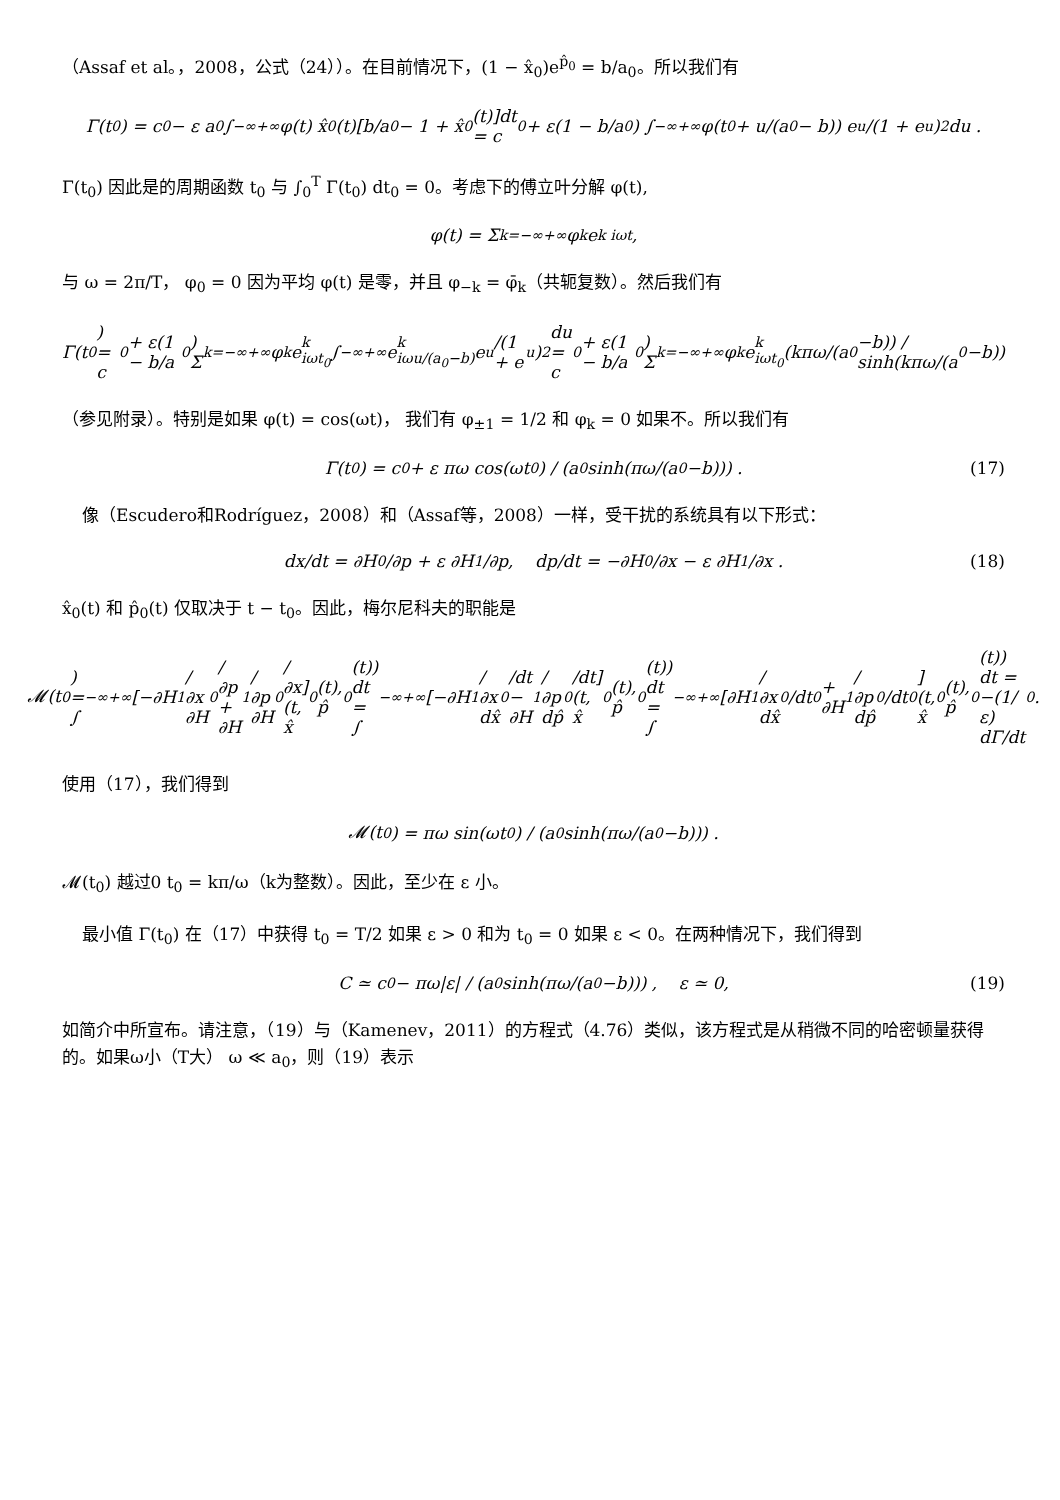（Assaf et al。，2008，公式（24））。在目前情况下，(1 − x̂<sub>0</sub>)e<sup>p̂<sub>0</sub></sup> = b/a<sub>0</sub>。所以我们有
Γ(t<sub>0</sub>) = c<sub>0</sub> − ε a<sub>0</sub> ∫<sub>−∞</sub><sup>+∞</sup> φ(t) x̂<sub>0</sub>(t)[b/a<sub>0</sub> − 1 + x̂<sub>0</sub>(t)]dt
= c<sub>0</sub> + ε(1 − b/a<sub>0</sub>) ∫<sub>−∞</sub><sup>+∞</sup> φ(t<sub>0</sub> + u/(a<sub>0</sub> − b)) e<sup>u</sup>/(1 + e<sup>u</sup>)<sup>2</sup> du .
Γ(t<sub>0</sub>) 因此是的周期函数 t<sub>0</sub> 与 ∫<sub>0</sub><sup>T</sup> Γ(t<sub>0</sub>) dt<sub>0</sub> = 0。考虑下的傅立叶分解 φ(t),
φ(t) = Σ<sub>k=−∞</sub><sup>+∞</sup> φ<sub>k</sub> e<sup>k iωt</sup>,
与 ω = 2π/T， φ<sub>0</sub> = 0 因为平均 φ(t) 是零，并且 φ<sub>−k</sub> = φ̄<sub>k</sub>（共轭复数）。然后我们有
Γ(t<sub>0</sub>) = c<sub>0</sub> + ε(1 − b/a<sub>0</sub>) Σ<sub>k=−∞</sub><sup>+∞</sup> φ<sub>k</sub> e<sup>k iωt<sub>0</sub></sup> ∫<sub>−∞</sub><sup>+∞</sup> e<sup>k iωu/(a<sub>0</sub>−b)</sup> e<sup>u</sup>/(1 + e<sup>u</sup>)<sup>2</sup> du
= c<sub>0</sub> + ε(1 − b/a<sub>0</sub>) Σ<sub>k=−∞</sub><sup>+∞</sup> φ<sub>k</sub> e<sup>k iωt<sub>0</sub></sup> (kπω/(a<sub>0</sub>−b)) / sinh(kπω/(a<sub>0</sub>−b))
（参见附录）。特别是如果 φ(t) = cos(ωt)， 我们有 φ<sub>±1</sub> = 1/2 和 φ<sub>k</sub> = 0 如果不。所以我们有
Γ(t<sub>0</sub>) = c<sub>0</sub> + ε πω cos(ωt<sub>0</sub>) / (a<sub>0</sub> sinh(πω/(a<sub>0</sub>−b))) . (17)
像（Escudero和Rodríguez，2008）和（Assaf等，2008）一样，受干扰的系统具有以下形式：
dx/dt = ∂H<sub>0</sub>/∂p + ε ∂H<sub>1</sub>/∂p, dp/dt = −∂H<sub>0</sub>/∂x − ε ∂H<sub>1</sub>/∂x . (18)
x̂<sub>0</sub>(t) 和 p̂<sub>0</sub>(t) 仅取决于 t − t<sub>0</sub>。因此，梅尔尼科夫的职能是
𝓜(t<sub>0</sub>) = ∫<sub>−∞</sub><sup>+∞</sup> [−∂H<sub>1</sub>/∂x ∂H<sub>0</sub>/∂p + ∂H<sub>1</sub>/∂p ∂H<sub>0</sub>/∂x](t, x̂<sub>0</sub>(t), p̂<sub>0</sub>(t)) dt
= ∫<sub>−∞</sub><sup>+∞</sup> [−∂H<sub>1</sub>/∂x dx̂<sub>0</sub>/dt − ∂H<sub>1</sub>/∂p dp̂<sub>0</sub>/dt](t, x̂<sub>0</sub>(t), p̂<sub>0</sub>(t)) dt
= ∫<sub>−∞</sub><sup>+∞</sup> [∂H<sub>1</sub>/∂x dx̂<sub>0</sub>/dt<sub>0</sub> + ∂H<sub>1</sub>/∂p dp̂<sub>0</sub>/dt<sub>0</sub>](t, x̂<sub>0</sub>(t), p̂<sub>0</sub>(t)) dt = −(1/ε) dΓ/dt<sub>0</sub> .
使用（17），我们得到
𝓜(t<sub>0</sub>) = πω sin(ωt<sub>0</sub>) / (a<sub>0</sub> sinh(πω/(a<sub>0</sub>−b))) .
𝓜(t<sub>0</sub>) 越过0 t<sub>0</sub> = kπ/ω（k为整数）。因此，至少在 ε 小。
最小值 Γ(t<sub>0</sub>) 在（17）中获得 t<sub>0</sub> = T/2 如果 ε > 0 和为 t<sub>0</sub> = 0 如果 ε < 0。在两种情况下，我们得到
C ≃ c<sub>0</sub> − πω|ε| / (a<sub>0</sub> sinh(πω/(a<sub>0</sub>−b))) , ε ≃ 0, (19)
如简介中所宣布。请注意，（19）与（Kamenev，2011）的方程式（4.76）类似，该方程式是从稍微不同的哈密顿量获得的。如果ω小（T大） ω ≪ a<sub>0</sub>，则（19）表示